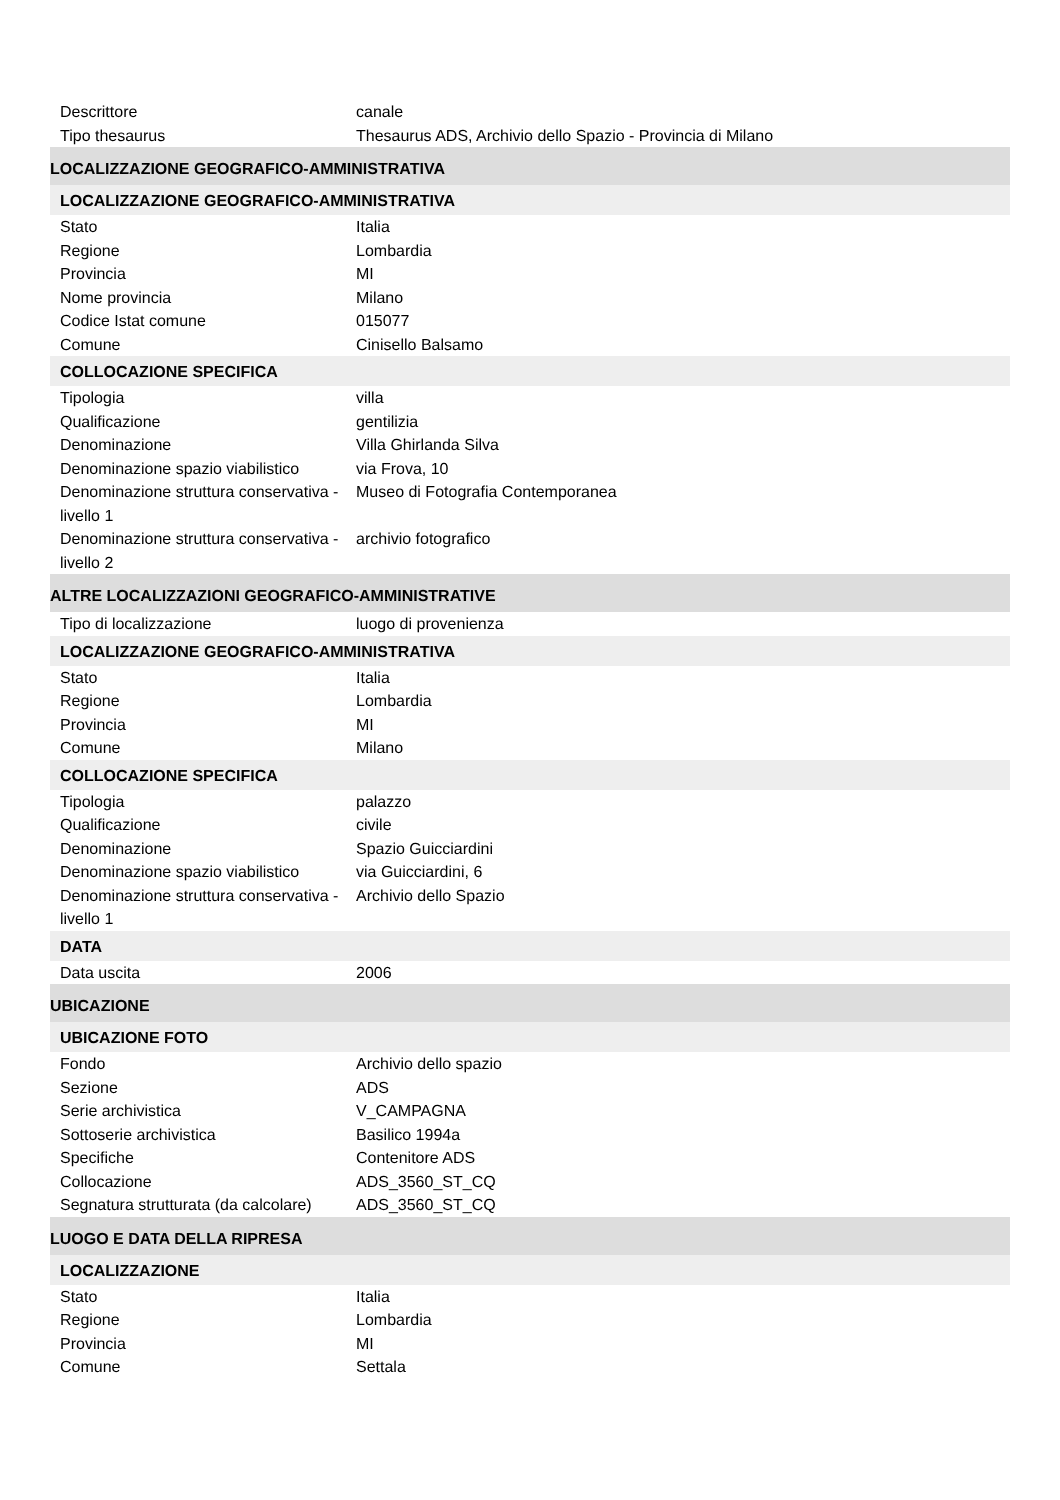Descrittore canale
Tipo thesaurus Thesaurus ADS, Archivio dello Spazio - Provincia di Milano
LOCALIZZAZIONE GEOGRAFICO-AMMINISTRATIVA
LOCALIZZAZIONE GEOGRAFICO-AMMINISTRATIVA
Stato Italia
Regione Lombardia
Provincia MI
Nome provincia Milano
Codice Istat comune 015077
Comune Cinisello Balsamo
COLLOCAZIONE SPECIFICA
Tipologia villa
Qualificazione gentilizia
Denominazione Villa Ghirlanda Silva
Denominazione spazio viabilistico
via Frova, 10
Denominazione struttura conservativa - livello 1
Museo di Fotografia Contemporanea
Denominazione struttura conservativa - livello 2
archivio fotografico
ALTRE LOCALIZZAZIONI GEOGRAFICO-AMMINISTRATIVE
Tipo di localizzazione luogo di provenienza
LOCALIZZAZIONE GEOGRAFICO-AMMINISTRATIVA
Stato Italia
Regione Lombardia
Provincia MI
Comune Milano
COLLOCAZIONE SPECIFICA
Tipologia palazzo
Qualificazione civile
Denominazione Spazio Guicciardini
Denominazione spazio viabilistico
via Guicciardini, 6
Denominazione struttura conservativa - livello 1
Archivio dello Spazio
DATA
Data uscita 2006
UBICAZIONE
UBICAZIONE FOTO
Fondo Archivio dello spazio
Sezione ADS
Serie archivistica V_CAMPAGNA
Sottoserie archivistica Basilico 1994a
Specifiche Contenitore ADS
Collocazione ADS_3560_ST_CQ
Segnatura strutturata (da calcolare)
ADS_3560_ST_CQ
LUOGO E DATA DELLA RIPRESA
LOCALIZZAZIONE
Stato Italia
Regione Lombardia
Provincia MI
Comune Settala